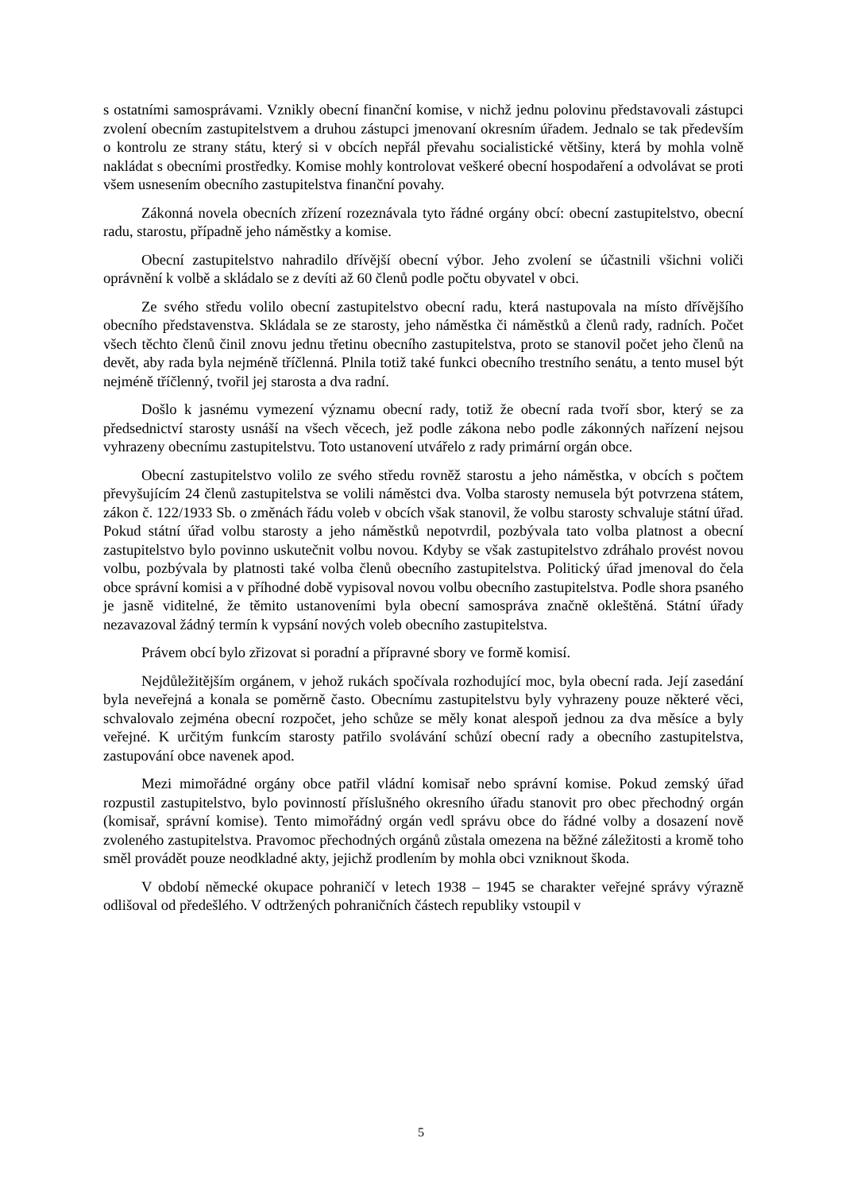s ostatními samosprávami. Vznikly obecní finanční komise, v nichž jednu polovinu představovali zástupci zvolení obecním zastupitelstvem a druhou zástupci jmenovaní okresním úřadem. Jednalo se tak především o kontrolu ze strany státu, který si v obcích nepřál převahu socialistické většiny, která by mohla volně nakládat s obecními prostředky. Komise mohly kontrolovat veškeré obecní hospodaření a odvolávat se proti všem usnesením obecního zastupitelstva finanční povahy.
Zákonná novela obecních zřízení rozeznávala tyto řádné orgány obcí: obecní zastupitelstvo, obecní radu, starostu, případně jeho náměstky a komise.
Obecní zastupitelstvo nahradilo dřívější obecní výbor. Jeho zvolení se účastnili všichni voliči oprávnění k volbě a skládalo se z devíti až 60 členů podle počtu obyvatel v obci.
Ze svého středu volilo obecní zastupitelstvo obecní radu, která nastupovala na místo dřívějšího obecního představenstva. Skládala se ze starosty, jeho náměstka či náměstků a členů rady, radních. Počet všech těchto členů činil znovu jednu třetinu obecního zastupitelstva, proto se stanovil počet jeho členů na devět, aby rada byla nejméně tříčlenná. Plnila totiž také funkci obecního trestního senátu, a tento musel být nejméně tříčlenný, tvořil jej starosta a dva radní.
Došlo k jasnému vymezení významu obecní rady, totiž že obecní rada tvoří sbor, který se za předsednictví starosty usnáší na všech věcech, jež podle zákona nebo podle zákonných nařízení nejsou vyhrazeny obecnímu zastupitelstvu. Toto ustanovení utvářelo z rady primární orgán obce.
Obecní zastupitelstvo volilo ze svého středu rovněž starostu a jeho náměstka, v obcích s počtem převyšujícím 24 členů zastupitelstva se volili náměstci dva. Volba starosty nemusela být potvrzena státem, zákon č. 122/1933 Sb. o změnách řádu voleb v obcích však stanovil, že volbu starosty schvaluje státní úřad. Pokud státní úřad volbu starosty a jeho náměstků nepotvrdil, pozbývala tato volba platnost a obecní zastupitelstvo bylo povinno uskutečnit volbu novou. Kdyby se však zastupitelstvo zdráhalo provést novou volbu, pozbývala by platnosti také volba členů obecního zastupitelstva. Politický úřad jmenoval do čela obce správní komisi a v příhodné době vypisoval novou volbu obecního zastupitelstva. Podle shora psaného je jasně viditelné, že těmito ustanoveními byla obecní samospráva značně okleštěná. Státní úřady nezavazoval žádný termín k vypsání nových voleb obecního zastupitelstva.
Právem obcí bylo zřizovat si poradní a přípravné sbory ve formě komisí.
Nejdůležitějším orgánem, v jehož rukách spočívala rozhodující moc, byla obecní rada. Její zasedání byla neveřejná a konala se poměrně často. Obecnímu zastupitelstvu byly vyhrazeny pouze některé věci, schvalovalo zejména obecní rozpočet, jeho schůze se měly konat alespoň jednou za dva měsíce a byly veřejné. K určitým funkcím starosty patřilo svolávání schůzí obecní rady a obecního zastupitelstva, zastupování obce navenek apod.
Mezi mimořádné orgány obce patřil vládní komisař nebo správní komise. Pokud zemský úřad rozpustil zastupitelstvo, bylo povinností příslušného okresního úřadu stanovit pro obec přechodný orgán (komisař, správní komise). Tento mimořádný orgán vedl správu obce do řádné volby a dosazení nově zvoleného zastupitelstva. Pravomoc přechodných orgánů zůstala omezena na běžné záležitosti a kromě toho směl provádět pouze neodkladné akty, jejichž prodlením by mohla obci vzniknout škoda.
V období německé okupace pohraničí v letech 1938 – 1945 se charakter veřejné správy výrazně odlišoval od předešlého. V odtržených pohraničních částech republiky vstoupil v
5